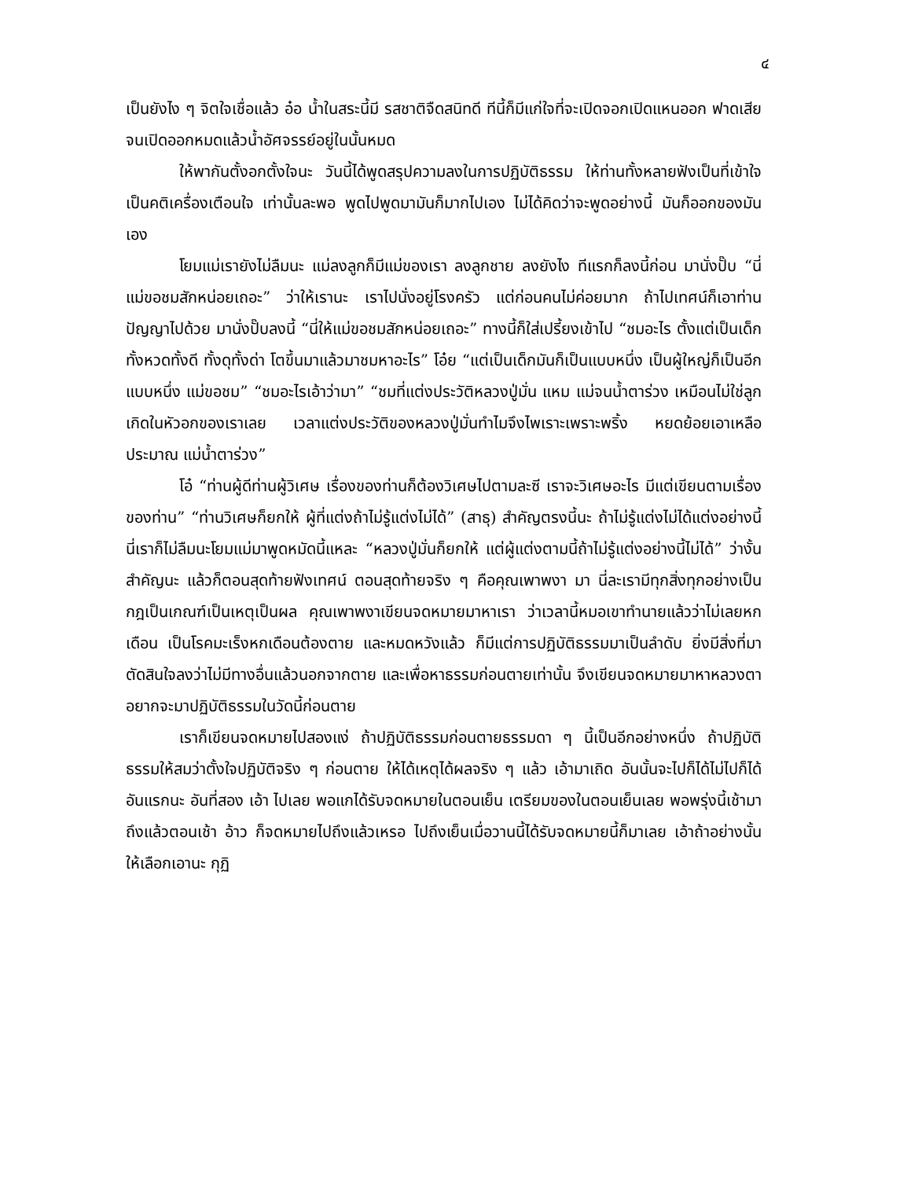๔
เป็นยังไง ๆ จิตใจเชื่อแล้ว อ๋อ น้ำในสระนี้มี รสชาติจืดสนิทดี ทีนี้ก็มีแก่ใจที่จะเปิดจอกเปิดแหนออก ฟาดเสียจนเปิดออกหมดแล้วน้ำอัศจรรย์อยู่ในนั้นหมด
ให้พากันตั้งอกตั้งใจนะ วันนี้ได้พูดสรุปความลงในการปฏิบัติธรรม ให้ท่านทั้งหลายฟังเป็นที่เข้าใจ เป็นคติเครื่องเตือนใจ เท่านั้นละพอ พูดไปพูดมามันก็มากไปเอง ไม่ได้คิดว่าจะพูดอย่างนี้ มันก็ออกของมันเอง
โยมแม่เรายังไม่ลืมนะ แม่ลงลูกก็มีแม่ของเรา ลงลูกชาย ลงยังไง ทีแรกก็ลงนี้ก่อน มานั่งปั๊บ “นี่แม่ขอชมสักหน่อยเถอะ” ว่าให้เรานะ เราไปนั่งอยู่โรงครัว แต่ก่อนคนไม่ค่อยมาก ถ้าไปเทศน์ก็เอาท่านปัญญาไปด้วย มานั่งปั๊บลงนี้ “นี่ให้แม่ขอชมสักหน่อยเถอะ” ทางนี้ก็ใส่เปรี้ยงเข้าไป “ชมอะไร ตั้งแต่เป็นเด็กทั้งหวดทั้งดี ทั้งดุทั้งด่า โตขึ้นมาแล้วมาชมหาอะไร” โอ๋ย “แต่เป็นเด็กมันก็เป็นแบบหนึ่ง เป็นผู้ใหญ่ก็เป็นอีกแบบหนึ่ง แม่ขอชม” “ชมอะไรเอ้าว่ามา” “ชมที่แต่งประวัติหลวงปู่มั่น แหม แม่จนน้ำตาร่วง เหมือนไม่ใช่ลูกเกิดในหัวอกของเราเลย เวลาแต่งประวัติของหลวงปู่มั่นทำไมจึงไพเราะเพราะพริ้ง หยดย้อยเอาเหลือประมาณ แม่น้ำตาร่วง”
โอ๋ “ท่านผู้ดีท่านผู้วิเศษ เรื่องของท่านก็ต้องวิเศษไปตามละซี เราจะวิเศษอะไร มีแต่เขียนตามเรื่องของท่าน” “ท่านวิเศษก็ยกให้ ผู้ที่แต่งถ้าไม่รู้แต่งไม่ได้” (สาธุ) สำคัญตรงนี้นะ ถ้าไม่รู้แต่งไม่ได้แต่งอย่างนี้ นี่เราก็ไม่ลืมนะโยมแม่มาพูดหมัดนี้แหละ “หลวงปู่มั่นก็ยกให้ แต่ผู้แต่งตามนี้ถ้าไม่รู้แต่งอย่างนี้ไม่ได้” ว่างั้น สำคัญนะ แล้วก็ตอนสุดท้ายฟังเทศน์ ตอนสุดท้ายจริง ๆ คือคุณเพาพงา มา นี่ละเรามีทุกสิ่งทุกอย่างเป็นกฎเป็นเกณฑ์เป็นเหตุเป็นผล คุณเพาพงาเขียนจดหมายมาหาเรา ว่าเวลานี้หมอเขาทำนายแล้วว่าไม่เลยหกเดือน เป็นโรคมะเร็งหกเดือนต้องตาย และหมดหวังแล้ว ก็มีแต่การปฏิบัติธรรมมาเป็นลำดับ ยิ่งมีสิ่งที่มาตัดสินใจลงว่าไม่มีทางอื่นแล้วนอกจากตาย และเพื่อหาธรรมก่อนตายเท่านั้น จึงเขียนจดหมายมาหาหลวงตา อยากจะมาปฏิบัติธรรมในวัดนี้ก่อนตาย
เราก็เขียนจดหมายไปสองแง่ ถ้าปฏิบัติธรรมก่อนตายธรรมดา ๆ นี้เป็นอีกอย่างหนึ่ง ถ้าปฏิบัติธรรมให้สมว่าตั้งใจปฏิบัติจริง ๆ ก่อนตาย ให้ได้เหตุได้ผลจริง ๆ แล้ว เอ้ามาเถิด อันนั้นจะไปก็ได้ไม่ไปก็ได้อันแรกนะ อันที่สอง เอ้า ไปเลย พอแกได้รับจดหมายในตอนเย็น เตรียมของในตอนเย็นเลย พอพรุ่งนี้เช้ามาถึงแล้วตอนเช้า อ้าว ก็จดหมายไปถึงแล้วเหรอ ไปถึงเย็นเมื่อวานนี้ได้รับจดหมายนี้ก็มาเลย เอ้าถ้าอย่างนั้นให้เลือกเอานะ กุฏิ